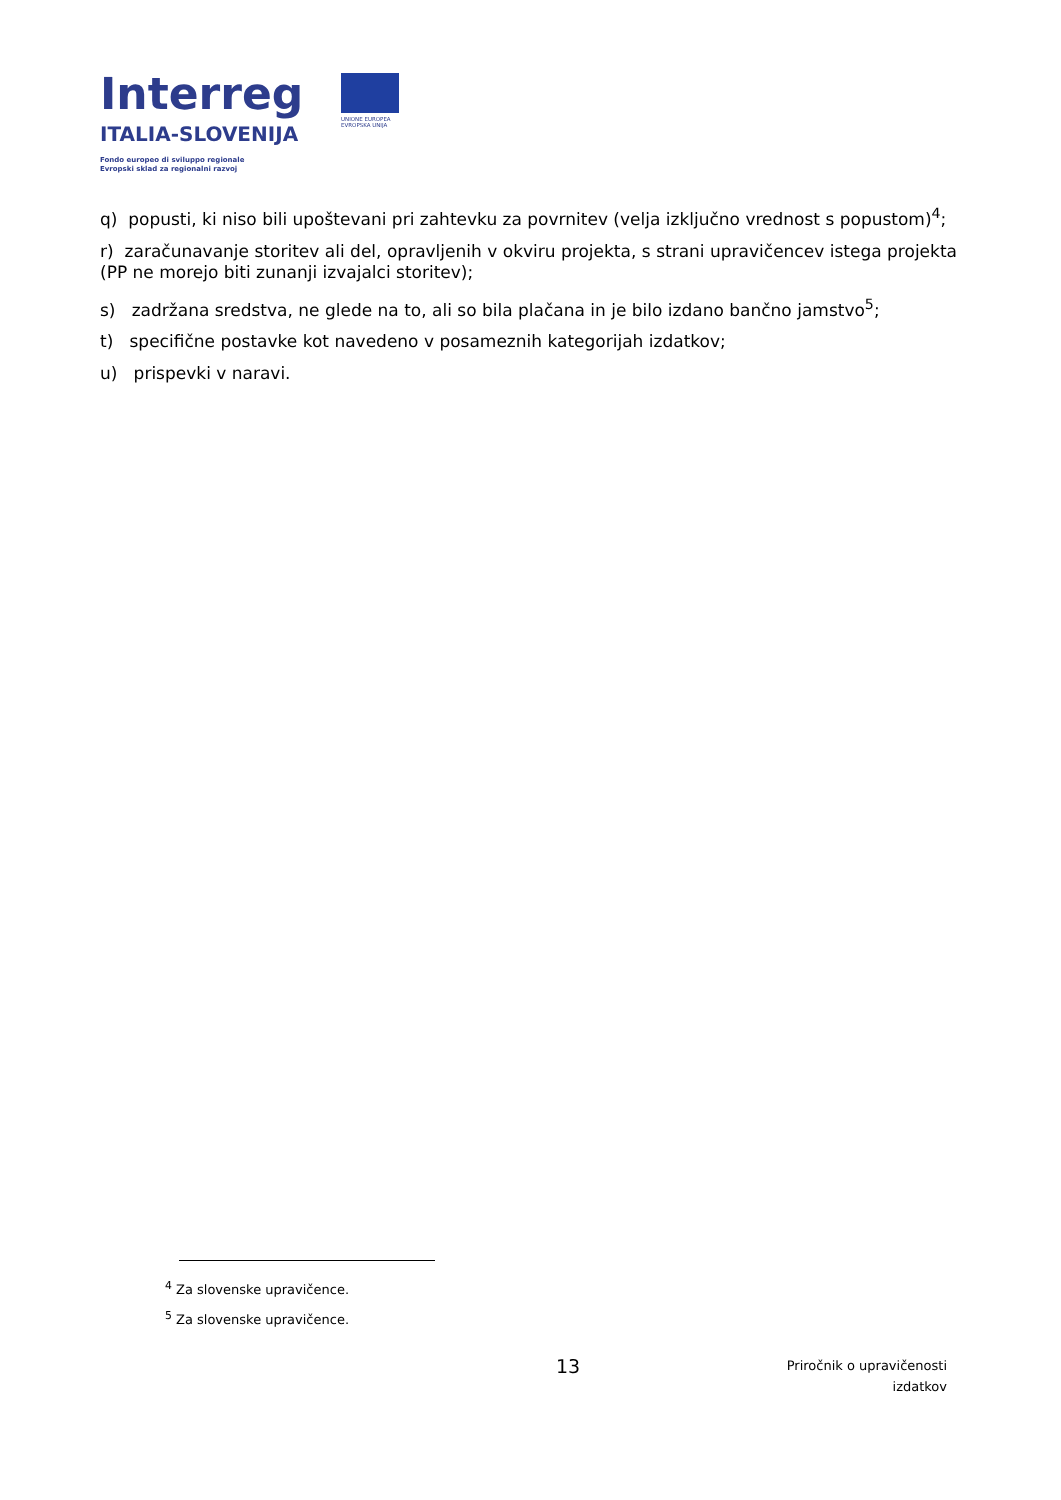Interreg
ITALIA-SLOVENIJA
Fondo europeo di sviluppo regionale
Evropski sklad za regionalni razvoj
UNIONE EUROPEA
EVROPSKA UNIJA
q) popusti, ki niso bili upoštevani pri zahtevku za povrnitev (velja izključno vrednost s popustom)<sup>4</sup>;
r) zaračunavanje storitev ali del, opravljenih v okviru projekta, s strani upravičencev istega projekta (PP ne morejo biti zunanji izvajalci storitev);
s) zadržana sredstva, ne glede na to, ali so bila plačana in je bilo izdano bančno jamstvo<sup>5</sup>;
t) specifične postavke kot navedeno v posameznih kategorijah izdatkov;
u) prispevki v naravi.
<sup>4</sup> Za slovenske upravičence.
<sup>5</sup> Za slovenske upravičence.
13
Priročnik o upravičenosti
izdatkov